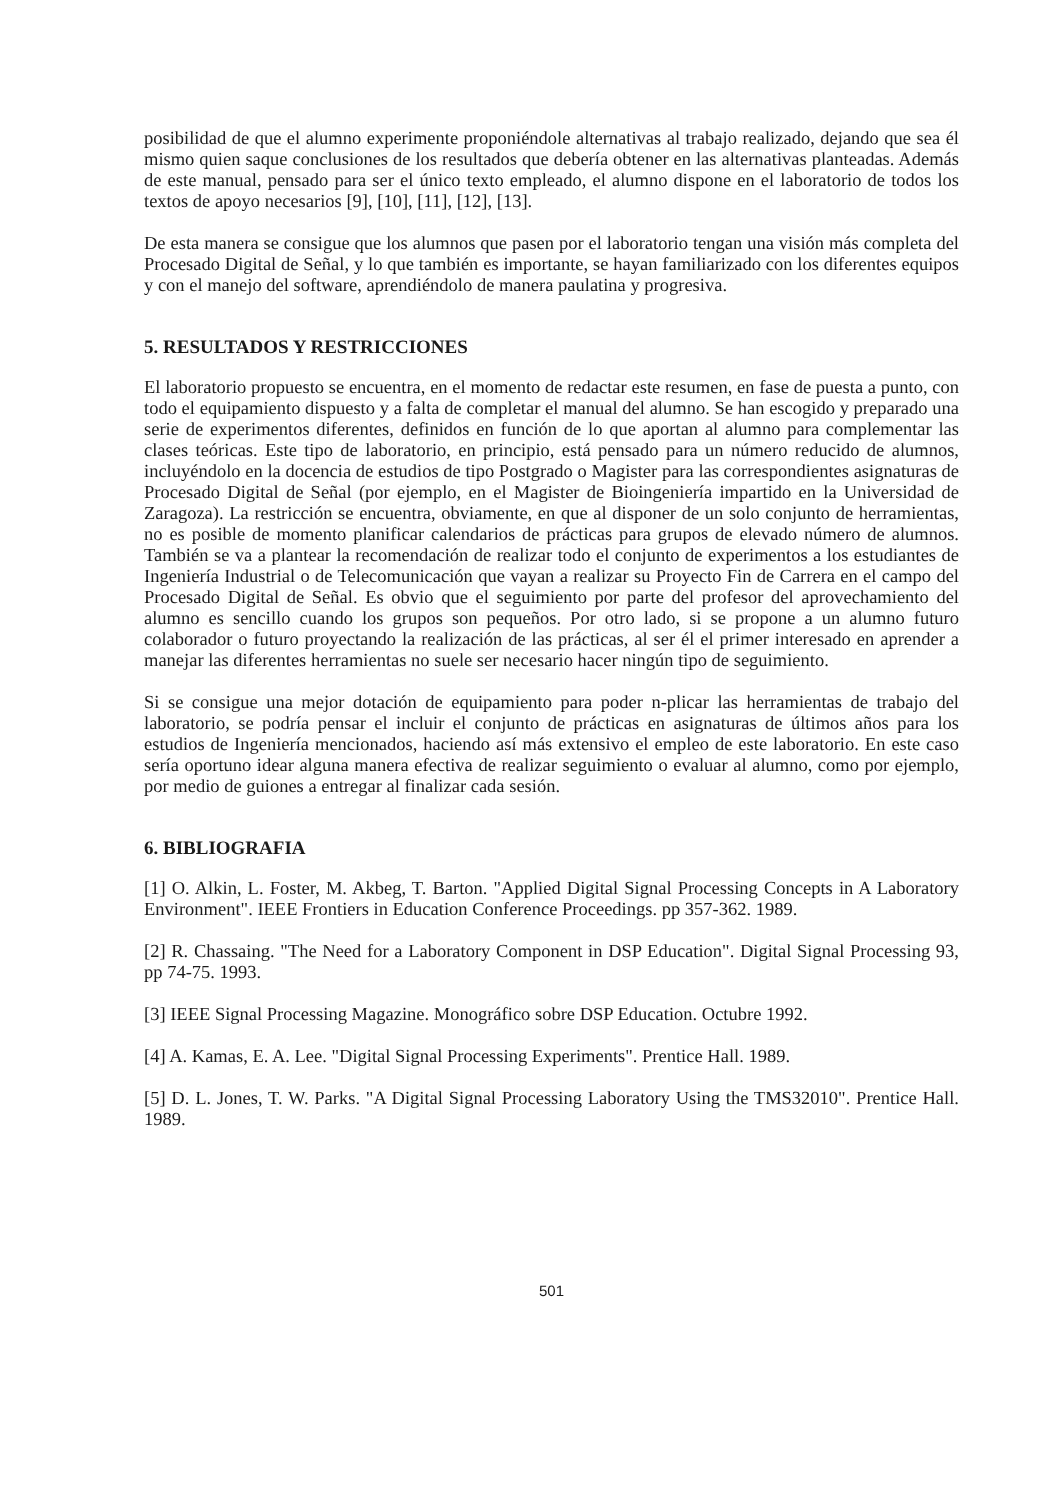posibilidad de que el alumno experimente proponiéndole alternativas al trabajo realizado, dejando que sea él mismo quien saque conclusiones de los resultados que debería obtener en las alternativas planteadas. Además de este manual, pensado para ser el único texto empleado, el alumno dispone en el laboratorio de todos los textos de apoyo necesarios [9], [10], [11], [12], [13].
De esta manera se consigue que los alumnos que pasen por el laboratorio tengan una visión más completa del Procesado Digital de Señal, y lo que también es importante, se hayan familiarizado con los diferentes equipos y con el manejo del software, aprendiéndolo de manera paulatina y progresiva.
5. RESULTADOS Y RESTRICCIONES
El laboratorio propuesto se encuentra, en el momento de redactar este resumen, en fase de puesta a punto, con todo el equipamiento dispuesto y a falta de completar el manual del alumno. Se han escogido y preparado una serie de experimentos diferentes, definidos en función de lo que aportan al alumno para complementar las clases teóricas. Este tipo de laboratorio, en principio, está pensado para un número reducido de alumnos, incluyéndolo en la docencia de estudios de tipo Postgrado o Magister para las correspondientes asignaturas de Procesado Digital de Señal (por ejemplo, en el Magister de Bioingeniería impartido en la Universidad de Zaragoza). La restricción se encuentra, obviamente, en que al disponer de un solo conjunto de herramientas, no es posible de momento planificar calendarios de prácticas para grupos de elevado número de alumnos. También se va a plantear la recomendación de realizar todo el conjunto de experimentos a los estudiantes de Ingeniería Industrial o de Telecomunicación que vayan a realizar su Proyecto Fin de Carrera en el campo del Procesado Digital de Señal. Es obvio que el seguimiento por parte del profesor del aprovechamiento del alumno es sencillo cuando los grupos son pequeños. Por otro lado, si se propone a un alumno futuro colaborador o futuro proyectando la realización de las prácticas, al ser él el primer interesado en aprender a manejar las diferentes herramientas no suele ser necesario hacer ningún tipo de seguimiento.
Si se consigue una mejor dotación de equipamiento para poder n-plicar las herramientas de trabajo del laboratorio, se podría pensar el incluir el conjunto de prácticas en asignaturas de últimos años para los estudios de Ingeniería mencionados, haciendo así más extensivo el empleo de este laboratorio. En este caso sería oportuno idear alguna manera efectiva de realizar seguimiento o evaluar al alumno, como por ejemplo, por medio de guiones a entregar al finalizar cada sesión.
6. BIBLIOGRAFIA
[1] O. Alkin, L. Foster, M. Akbeg, T. Barton. "Applied Digital Signal Processing Concepts in A Laboratory Environment". IEEE Frontiers in Education Conference Proceedings. pp 357-362. 1989.
[2] R. Chassaing. "The Need for a Laboratory Component in DSP Education". Digital Signal Processing 93, pp 74-75. 1993.
[3] IEEE Signal Processing Magazine. Monográfico sobre DSP Education. Octubre 1992.
[4] A. Kamas, E. A. Lee. "Digital Signal Processing Experiments". Prentice Hall. 1989.
[5] D. L. Jones, T. W. Parks. "A Digital Signal Processing Laboratory Using the TMS32010". Prentice Hall. 1989.
501